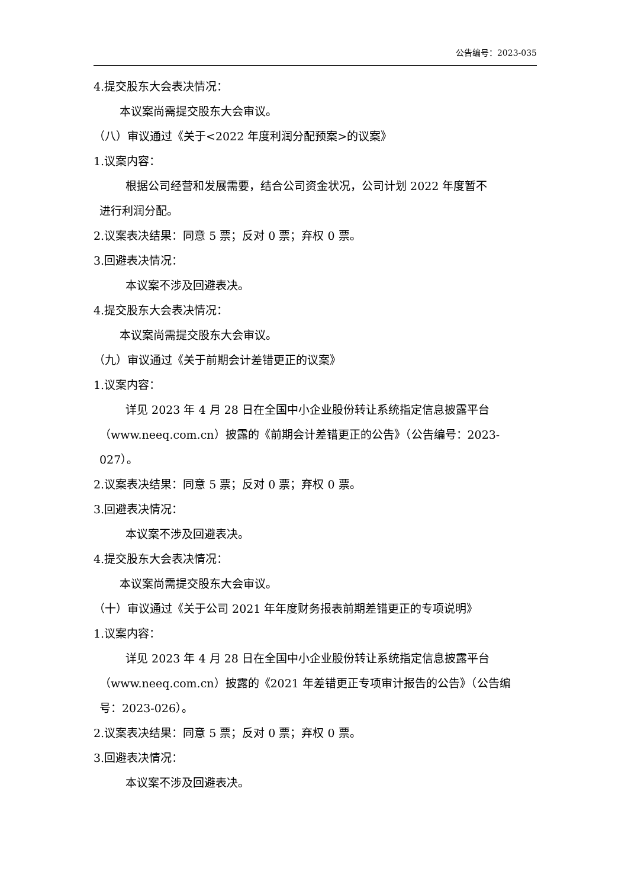公告编号：2023-035
4.提交股东大会表决情况：
本议案尚需提交股东大会审议。
（八）审议通过《关于<2022 年度利润分配预案>的议案》
1.议案内容：
根据公司经营和发展需要，结合公司资金状况，公司计划 2022 年度暂不
进行利润分配。
2.议案表决结果：同意 5 票；反对 0 票；弃权 0 票。
3.回避表决情况：
本议案不涉及回避表决。
4.提交股东大会表决情况：
本议案尚需提交股东大会审议。
（九）审议通过《关于前期会计差错更正的议案》
1.议案内容：
详见 2023 年 4 月 28 日在全国中小企业股份转让系统指定信息披露平台
（www.neeq.com.cn）披露的《前期会计差错更正的公告》（公告编号：2023-
027）。
2.议案表决结果：同意 5 票；反对 0 票；弃权 0 票。
3.回避表决情况：
本议案不涉及回避表决。
4.提交股东大会表决情况：
本议案尚需提交股东大会审议。
（十）审议通过《关于公司 2021 年年度财务报表前期差错更正的专项说明》
1.议案内容：
详见 2023 年 4 月 28 日在全国中小企业股份转让系统指定信息披露平台
（www.neeq.com.cn）披露的《2021 年差错更正专项审计报告的公告》（公告编
号：2023-026）。
2.议案表决结果：同意 5 票；反对 0 票；弃权 0 票。
3.回避表决情况：
本议案不涉及回避表决。